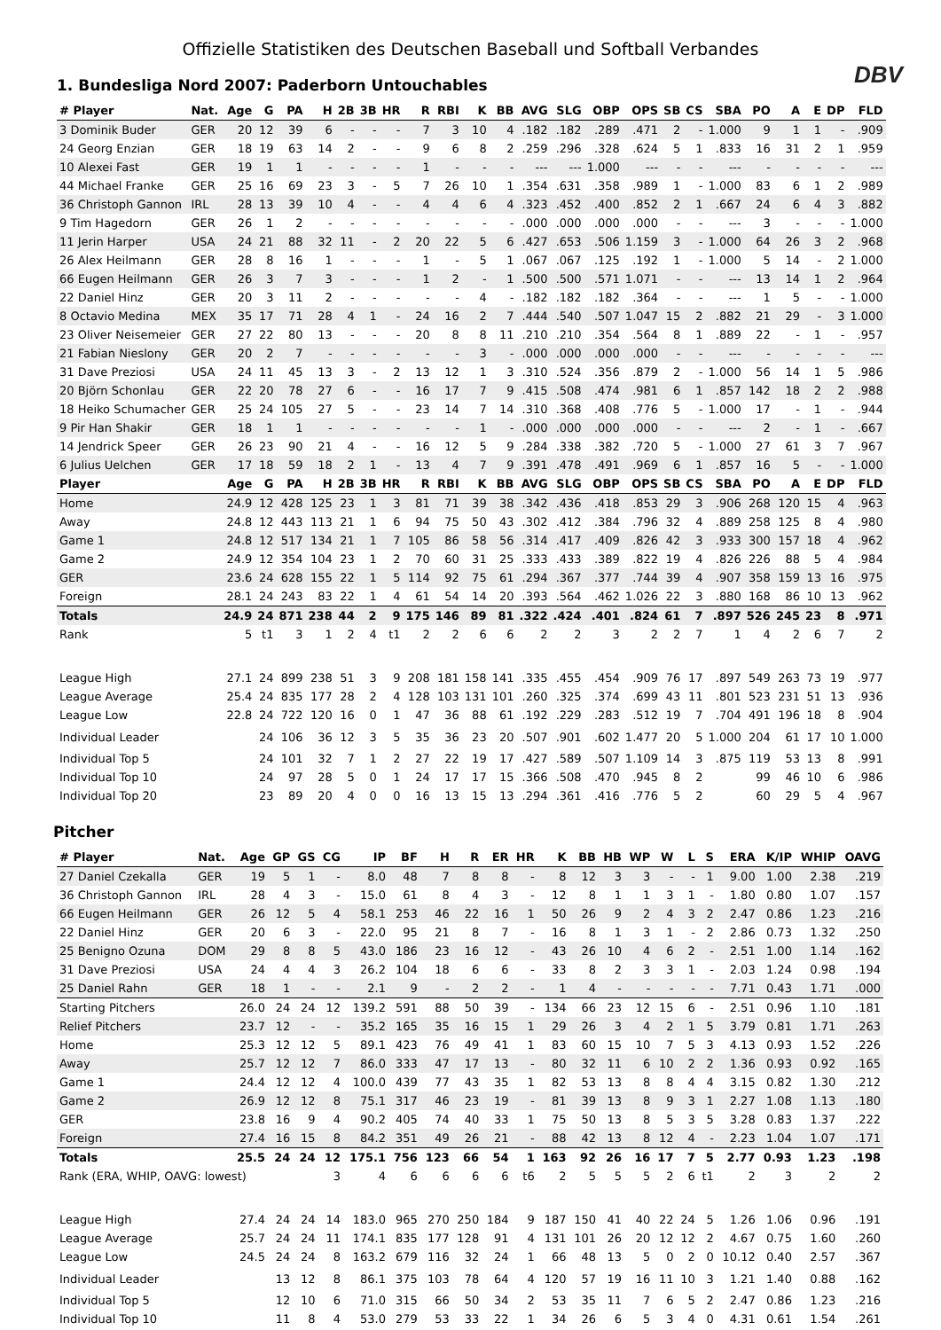Offizielle Statistiken des Deutschen Baseball und Softball Verbandes
DBV
1. Bundesliga Nord 2007: Paderborn Untouchables
| # Player | Nat. | Age | G | PA | H | 2B | 3B | HR | R | RBI | K | BB | AVG | SLG | OBP | OPS | SB | CS | SBA | PO | A | E | DP | FLD |
| --- | --- | --- | --- | --- | --- | --- | --- | --- | --- | --- | --- | --- | --- | --- | --- | --- | --- | --- | --- | --- | --- | --- | --- | --- |
| 3 Dominik Buder | GER | 20 | 12 | 39 | 6 | - | - | - | 7 | 3 | 10 | 4 | .182 | .182 | .289 | .471 | 2 | - | 1.000 | 9 | 1 | 1 | - | .909 |
| 24 Georg Enzian | GER | 18 | 19 | 63 | 14 | 2 | - | - | 9 | 6 | 8 | 2 | .259 | .296 | .328 | .624 | 5 | 1 | .833 | 16 | 31 | 2 | 1 | .959 |
| 10 Alexei Fast | GER | 19 | 1 | 1 | - | - | - | - | 1 | - | - | - | --- | --- | 1.000 | --- | - | - | --- | - | - | - | - | --- |
| 44 Michael Franke | GER | 25 | 16 | 69 | 23 | 3 | - | 5 | 7 | 26 | 10 | 1 | .354 | .631 | .358 | .989 | 1 | - | 1.000 | 83 | 6 | 1 | 2 | .989 |
| 36 Christoph Gannon | IRL | 28 | 13 | 39 | 10 | 4 | - | - | 4 | 4 | 6 | 4 | .323 | .452 | .400 | .852 | 2 | 1 | .667 | 24 | 6 | 4 | 3 | .882 |
| 9 Tim Hagedorn | GER | 26 | 1 | 2 | - | - | - | - | - | - | - | - | .000 | .000 | .000 | .000 | - | - | --- | 3 | - | - | - | 1.000 |
| 11 Jerin Harper | USA | 24 | 21 | 88 | 32 | 11 | - | 2 | 20 | 22 | 5 | 6 | .427 | .653 | .506 | 1.159 | 3 | - | 1.000 | 64 | 26 | 3 | 2 | .968 |
| 26 Alex Heilmann | GER | 28 | 8 | 16 | 1 | - | - | - | 1 | - | 5 | 1 | .067 | .067 | .125 | .192 | 1 | - | 1.000 | 5 | 14 | - | 2 | 1.000 |
| 66 Eugen Heilmann | GER | 26 | 3 | 7 | 3 | - | - | - | 1 | 2 | - | 1 | .500 | .500 | .571 | 1.071 | - | - | --- | 13 | 14 | 1 | 2 | .964 |
| 22 Daniel Hinz | GER | 20 | 3 | 11 | 2 | - | - | - | - | - | 4 | - | .182 | .182 | .182 | .364 | - | - | --- | 1 | 5 | - | - | 1.000 |
| 8 Octavio Medina | MEX | 35 | 17 | 71 | 28 | 4 | 1 | - | 24 | 16 | 2 | 7 | .444 | .540 | .507 | 1.047 | 15 | 2 | .882 | 21 | 29 | - | 3 | 1.000 |
| 23 Oliver Neisemeier | GER | 27 | 22 | 80 | 13 | - | - | - | 20 | 8 | 8 | 11 | .210 | .210 | .354 | .564 | 8 | 1 | .889 | 22 | - | 1 | - | .957 |
| 21 Fabian Nieslony | GER | 20 | 2 | 7 | - | - | - | - | - | - | 3 | - | .000 | .000 | .000 | .000 | - | - | --- | - | - | - | - | --- |
| 31 Dave Preziosi | USA | 24 | 11 | 45 | 13 | 3 | - | 2 | 13 | 12 | 1 | 3 | .310 | .524 | .356 | .879 | 2 | - | 1.000 | 56 | 14 | 1 | 5 | .986 |
| 20 Björn Schonlau | GER | 22 | 20 | 78 | 27 | 6 | - | - | 16 | 17 | 7 | 9 | .415 | .508 | .474 | .981 | 6 | 1 | .857 | 142 | 18 | 2 | 2 | .988 |
| 18 Heiko Schumacher | GER | 25 | 24 | 105 | 27 | 5 | - | - | 23 | 14 | 7 | 14 | .310 | .368 | .408 | .776 | 5 | - | 1.000 | 17 | - | 1 | - | .944 |
| 9 Pir Han Shakir | GER | 18 | 1 | 1 | - | - | - | - | - | - | 1 | - | .000 | .000 | .000 | .000 | - | - | --- | 2 | - | 1 | - | .667 |
| 14 Jendrick Speer | GER | 26 | 23 | 90 | 21 | 4 | - | - | 16 | 12 | 5 | 9 | .284 | .338 | .382 | .720 | 5 | - | 1.000 | 27 | 61 | 3 | 7 | .967 |
| 6 Julius Uelchen | GER | 17 | 18 | 59 | 18 | 2 | 1 | - | 13 | 4 | 7 | 9 | .391 | .478 | .491 | .969 | 6 | 1 | .857 | 16 | 5 | - | - | 1.000 |
| Player | | Age | G | PA | H | 2B | 3B | HR | R | RBI | K | BB | AVG | SLG | OBP | OPS | SB | CS | SBA | PO | A | E | DP | FLD |
| Home | | 24.9 | 12 | 428 | 125 | 23 | 1 | 3 | 81 | 71 | 39 | 38 | .342 | .436 | .418 | .853 | 29 | 3 | .906 | 268 | 120 | 15 | 4 | .963 |
| Away | | 24.8 | 12 | 443 | 113 | 21 | 1 | 6 | 94 | 75 | 50 | 43 | .302 | .412 | .384 | .796 | 32 | 4 | .889 | 258 | 125 | 8 | 4 | .980 |
| Game 1 | | 24.8 | 12 | 517 | 134 | 21 | 1 | 7 | 105 | 86 | 58 | 56 | .314 | .417 | .409 | .826 | 42 | 3 | .933 | 300 | 157 | 18 | 4 | .962 |
| Game 2 | | 24.9 | 12 | 354 | 104 | 23 | 1 | 2 | 70 | 60 | 31 | 25 | .333 | .433 | .389 | .822 | 19 | 4 | .826 | 226 | 88 | 5 | 4 | .984 |
| GER | | 23.6 | 24 | 628 | 155 | 22 | 1 | 5 | 114 | 92 | 75 | 61 | .294 | .367 | .377 | .744 | 39 | 4 | .907 | 358 | 159 | 13 | 16 | .975 |
| Foreign | | 28.1 | 24 | 243 | 83 | 22 | 1 | 4 | 61 | 54 | 14 | 20 | .393 | .564 | .462 | 1.026 | 22 | 3 | .880 | 168 | 86 | 10 | 13 | .962 |
| Totals | | 24.9 | 24 | 871 | 238 | 44 | 2 | 9 | 175 | 146 | 89 | 81 | .322 | .424 | .401 | .824 | 61 | 7 | .897 | 526 | 245 | 23 | 8 | .971 |
| Rank | | 5 | t1 | 3 | 1 | 2 | 4 | t1 | 2 | 2 | 6 | 6 | 2 | 2 | 3 | 2 | 2 | 7 | 1 | 4 | 2 | 6 | 7 | 2 |
| League High | | 27.1 | 24 | 899 | 238 | 51 | 3 | 9 | 208 | 181 | 158 | 141 | .335 | .455 | .454 | .909 | 76 | 17 | .897 | 549 | 263 | 73 | 19 | .977 |
| League Average | | 25.4 | 24 | 835 | 177 | 28 | 2 | 4 | 128 | 103 | 131 | 101 | .260 | .325 | .374 | .699 | 43 | 11 | .801 | 523 | 231 | 51 | 13 | .936 |
| League Low | | 22.8 | 24 | 722 | 120 | 16 | 0 | 1 | 47 | 36 | 88 | 61 | .192 | .229 | .283 | .512 | 19 | 7 | .704 | 491 | 196 | 18 | 8 | .904 |
| Individual Leader | | | 24 | 106 | 36 | 12 | 3 | 5 | 35 | 36 | 23 | 20 | .507 | .901 | .602 | 1.477 | 20 | 5 | 1.000 | 204 | 61 | 17 | 10 | 1.000 |
| Individual Top 5 | | | 24 | 101 | 32 | 7 | 1 | 2 | 27 | 22 | 19 | 17 | .427 | .589 | .507 | 1.109 | 14 | 3 | .875 | 119 | 53 | 13 | 8 | .991 |
| Individual Top 10 | | | 24 | 97 | 28 | 5 | 0 | 1 | 24 | 17 | 17 | 15 | .366 | .508 | .470 | .945 | 8 | 2 | | 99 | 46 | 10 | 6 | .986 |
| Individual Top 20 | | | 23 | 89 | 20 | 4 | 0 | 0 | 16 | 13 | 15 | 13 | .294 | .361 | .416 | .776 | 5 | 2 | | 60 | 29 | 5 | 4 | .967 |
Pitcher
| # Player | Nat. | Age | GP | GS | CG | IP | BF | H | R | ER | HR | K | BB | HB | WP | W | L | S | ERA | K/IP | WHIP | OAVG |
| --- | --- | --- | --- | --- | --- | --- | --- | --- | --- | --- | --- | --- | --- | --- | --- | --- | --- | --- | --- | --- | --- | --- |
| 27 Daniel Czekalla | GER | 19 | 5 | 1 | - | 8.0 | 48 | 7 | 8 | 8 | - | 8 | 12 | 3 | 3 | - | - | 1 | 9.00 | 1.00 | 2.38 | .219 |
| 36 Christoph Gannon | IRL | 28 | 4 | 3 | - | 15.0 | 61 | 8 | 4 | 3 | - | 12 | 8 | 1 | 1 | 3 | 1 | - | 1.80 | 0.80 | 1.07 | .157 |
| 66 Eugen Heilmann | GER | 26 | 12 | 5 | 4 | 58.1 | 253 | 46 | 22 | 16 | 1 | 50 | 26 | 9 | 2 | 4 | 3 | 2 | 2.47 | 0.86 | 1.23 | .216 |
| 22 Daniel Hinz | GER | 20 | 6 | 3 | - | 22.0 | 95 | 21 | 8 | 7 | - | 16 | 8 | 1 | 3 | 1 | - | 2 | 2.86 | 0.73 | 1.32 | .250 |
| 25 Benigno Ozuna | DOM | 29 | 8 | 8 | 5 | 43.0 | 186 | 23 | 16 | 12 | - | 43 | 26 | 10 | 4 | 6 | 2 | - | 2.51 | 1.00 | 1.14 | .162 |
| 31 Dave Preziosi | USA | 24 | 4 | 4 | 3 | 26.2 | 104 | 18 | 6 | 6 | - | 33 | 8 | 2 | 3 | 3 | 1 | - | 2.03 | 1.24 | 0.98 | .194 |
| 25 Daniel Rahn | GER | 18 | 1 | - | - | 2.1 | 9 | - | 2 | 2 | - | 1 | 4 | - | - | - | - | - | 7.71 | 0.43 | 1.71 | .000 |
| Starting Pitchers | | 26.0 | 24 | 24 | 12 | 139.2 | 591 | 88 | 50 | 39 | - | 134 | 66 | 23 | 12 | 15 | 6 | - | 2.51 | 0.96 | 1.10 | .181 |
| Relief Pitchers | | 23.7 | 12 | - | - | 35.2 | 165 | 35 | 16 | 15 | 1 | 29 | 26 | 3 | 4 | 2 | 1 | 5 | 3.79 | 0.81 | 1.71 | .263 |
| Home | | 25.3 | 12 | 12 | 5 | 89.1 | 423 | 76 | 49 | 41 | 1 | 83 | 60 | 15 | 10 | 7 | 5 | 3 | 4.13 | 0.93 | 1.52 | .226 |
| Away | | 25.7 | 12 | 12 | 7 | 86.0 | 333 | 47 | 17 | 13 | - | 80 | 32 | 11 | 6 | 10 | 2 | 2 | 1.36 | 0.93 | 0.92 | .165 |
| Game 1 | | 24.4 | 12 | 12 | 4 | 100.0 | 439 | 77 | 43 | 35 | 1 | 82 | 53 | 13 | 8 | 8 | 4 | 4 | 3.15 | 0.82 | 1.30 | .212 |
| Game 2 | | 26.9 | 12 | 12 | 8 | 75.1 | 317 | 46 | 23 | 19 | - | 81 | 39 | 13 | 8 | 9 | 3 | 1 | 2.27 | 1.08 | 1.13 | .180 |
| GER | | 23.8 | 16 | 9 | 4 | 90.2 | 405 | 74 | 40 | 33 | 1 | 75 | 50 | 13 | 8 | 5 | 3 | 5 | 3.28 | 0.83 | 1.37 | .222 |
| Foreign | | 27.4 | 16 | 15 | 8 | 84.2 | 351 | 49 | 26 | 21 | - | 88 | 42 | 13 | 8 | 12 | 4 | - | 2.23 | 1.04 | 1.07 | .171 |
| Totals | | 25.5 | 24 | 24 | 12 | 175.1 | 756 | 123 | 66 | 54 | 1 | 163 | 92 | 26 | 16 | 17 | 7 | 5 | 2.77 | 0.93 | 1.23 | .198 |
| Rank (ERA, WHIP, OAVG: lowest) | | | | | 3 | 4 | 6 | 6 | 6 | 6 | t6 | 2 | 5 | 5 | 5 | 2 | 6 | t1 | 2 | 3 | 2 | 2 |
| League High | | 27.4 | 24 | 24 | 14 | 183.0 | 965 | 270 | 250 | 184 | 9 | 187 | 150 | 41 | 40 | 22 | 24 | 5 | 1.26 | 1.06 | 0.96 | .191 |
| League Average | | 25.7 | 24 | 24 | 11 | 174.1 | 835 | 177 | 128 | 91 | 4 | 131 | 101 | 26 | 20 | 12 | 12 | 2 | 4.67 | 0.75 | 1.60 | .260 |
| League Low | | 24.5 | 24 | 24 | 8 | 163.2 | 679 | 116 | 32 | 24 | 1 | 66 | 48 | 13 | 5 | 0 | 2 | 0 | 10.12 | 0.40 | 2.57 | .367 |
| Individual Leader | | | 13 | 12 | 8 | 86.1 | 375 | 103 | 78 | 64 | 4 | 120 | 57 | 19 | 16 | 11 | 10 | 3 | 1.21 | 1.40 | 0.88 | .162 |
| Individual Top 5 | | | 12 | 10 | 6 | 71.0 | 315 | 66 | 50 | 34 | 2 | 53 | 35 | 11 | 7 | 6 | 5 | 2 | 2.47 | 0.86 | 1.23 | .216 |
| Individual Top 10 | | | 11 | 8 | 4 | 53.0 | 279 | 53 | 33 | 22 | 1 | 34 | 26 | 6 | 5 | 3 | 4 | 0 | 4.31 | 0.61 | 1.54 | .261 |